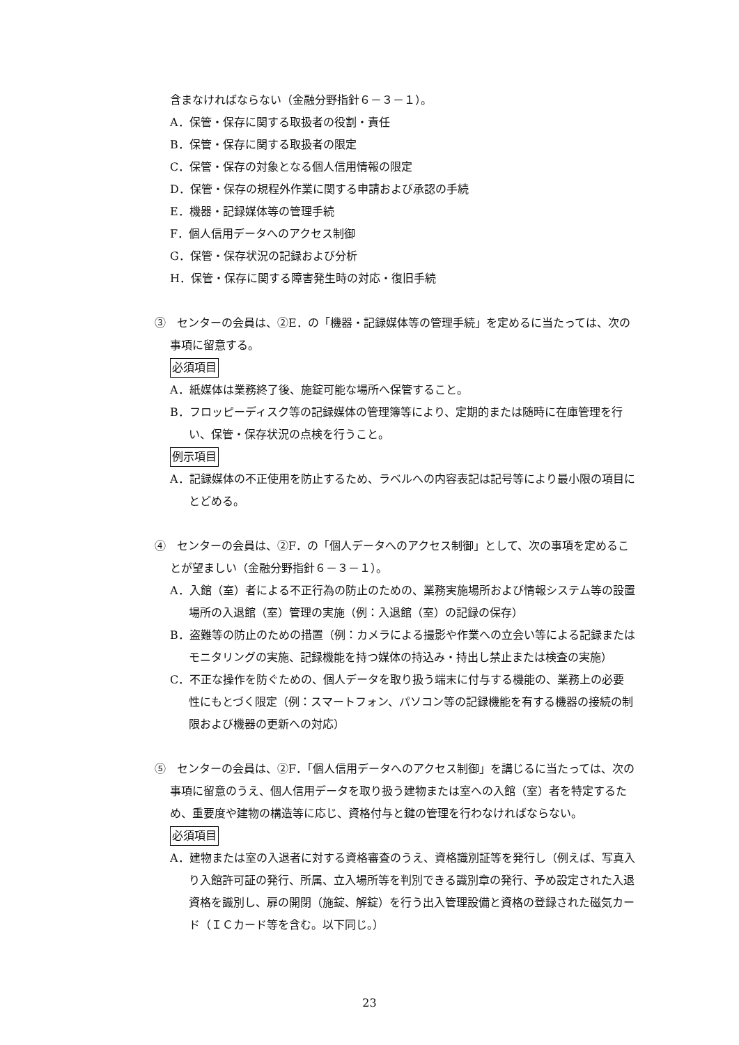含まなければならない（金融分野指針６－３－１）。
A．保管・保存に関する取扱者の役割・責任
B．保管・保存に関する取扱者の限定
C．保管・保存の対象となる個人信用情報の限定
D．保管・保存の規程外作業に関する申請および承認の手続
E．機器・記録媒体等の管理手続
F．個人信用データへのアクセス制御
G．保管・保存状況の記録および分析
H．保管・保存に関する障害発生時の対応・復旧手続
③　センターの会員は、②E．の「機器・記録媒体等の管理手続」を定めるに当たっては、次の事項に留意する。
必須項目
A．紙媒体は業務終了後、施錠可能な場所へ保管すること。
B．フロッピーディスク等の記録媒体の管理簿等により、定期的または随時に在庫管理を行い、保管・保存状況の点検を行うこと。
例示項目
A．記録媒体の不正使用を防止するため、ラベルへの内容表記は記号等により最小限の項目にとどめる。
④　センターの会員は、②F．の「個人データへのアクセス制御」として、次の事項を定めることが望ましい（金融分野指針６－３－１）。
A．入館（室）者による不正行為の防止のための、業務実施場所および情報システム等の設置場所の入退館（室）管理の実施（例：入退館（室）の記録の保存）
B．盗難等の防止のための措置（例：カメラによる撮影や作業への立会い等による記録またはモニタリングの実施、記録機能を持つ媒体の持込み・持出し禁止または検査の実施）
C．不正な操作を防ぐための、個人データを取り扱う端末に付与する機能の、業務上の必要性にもとづく限定（例：スマートフォン、パソコン等の記録機能を有する機器の接続の制限および機器の更新への対応）
⑤　センターの会員は、②F．「個人信用データへのアクセス制御」を講じるに当たっては、次の事項に留意のうえ、個人信用データを取り扱う建物または室への入館（室）者を特定するため、重要度や建物の構造等に応じ、資格付与と鍵の管理を行わなければならない。
必須項目
A．建物または室の入退者に対する資格審査のうえ、資格識別証等を発行し（例えば、写真入り入館許可証の発行、所属、立入場所等を判別できる識別章の発行、予め設定された入退資格を識別し、扉の開閉（施錠、解錠）を行う出入管理設備と資格の登録された磁気カード（ＩＣカード等を含む。以下同じ。）
23